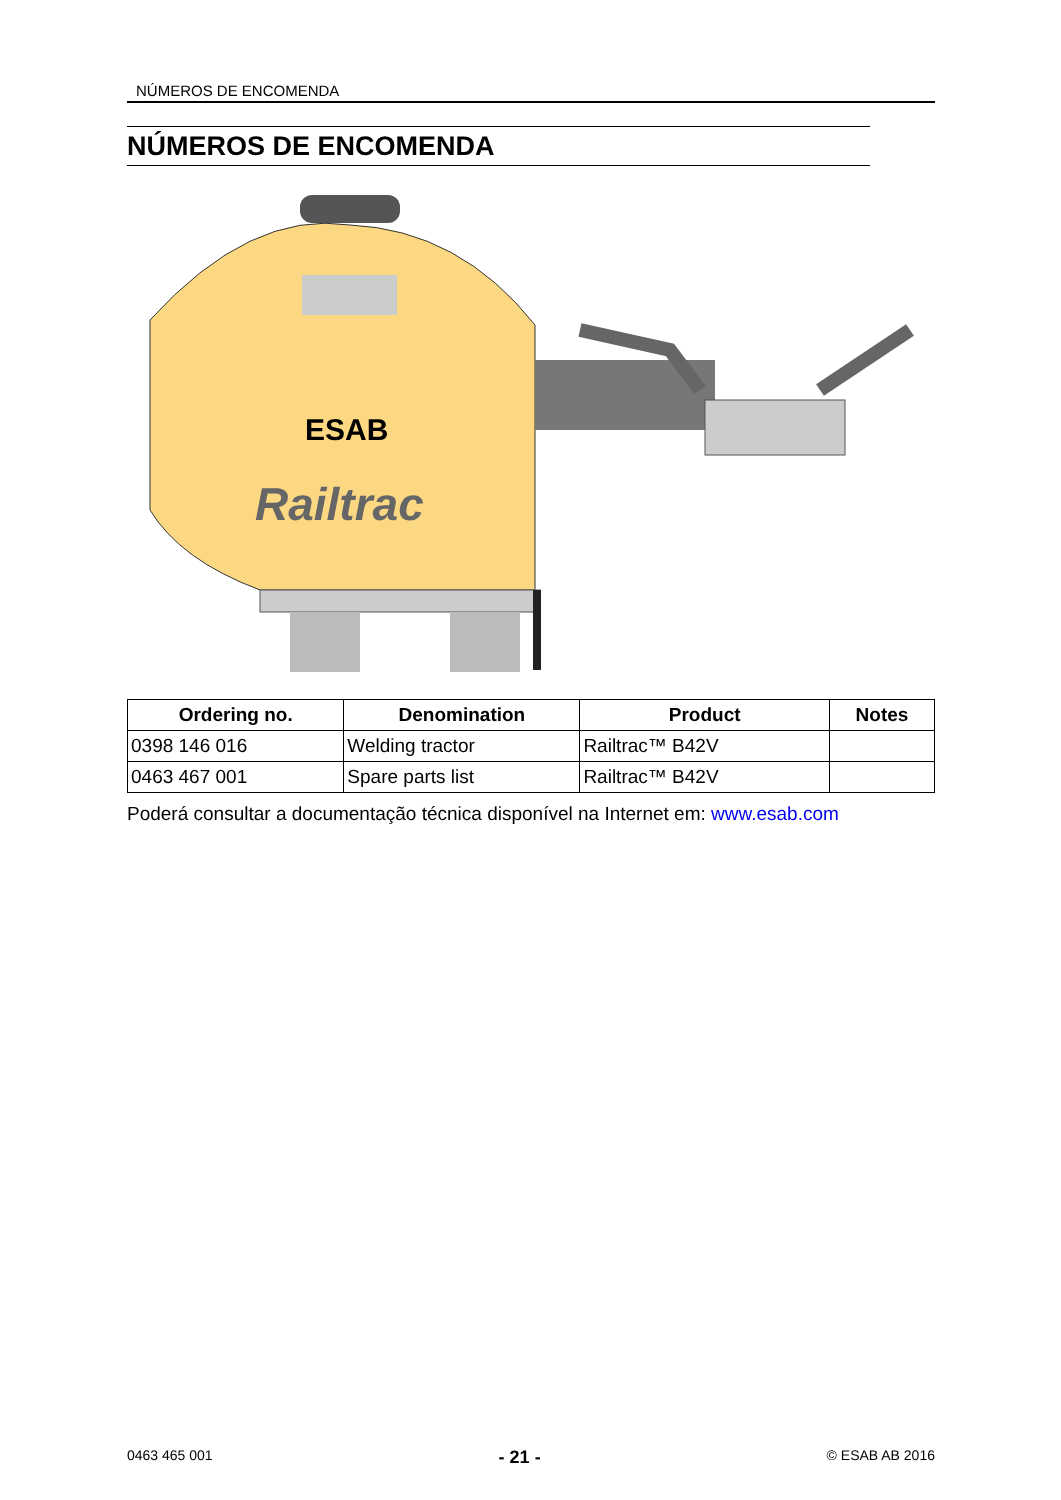NÚMEROS DE ENCOMENDA
NÚMEROS DE ENCOMENDA
ESAB
Railtrac
| Ordering no. | Denomination | Product | Notes |
| --- | --- | --- | --- |
| 0398 146 016 | Welding tractor | Railtrac™ B42V | |
| 0463 467 001 | Spare parts list | Railtrac™ B42V | |
Poderá consultar a documentação técnica disponível na Internet em: www.esab.com
0463 465 001 - 21 - © ESAB AB 2016